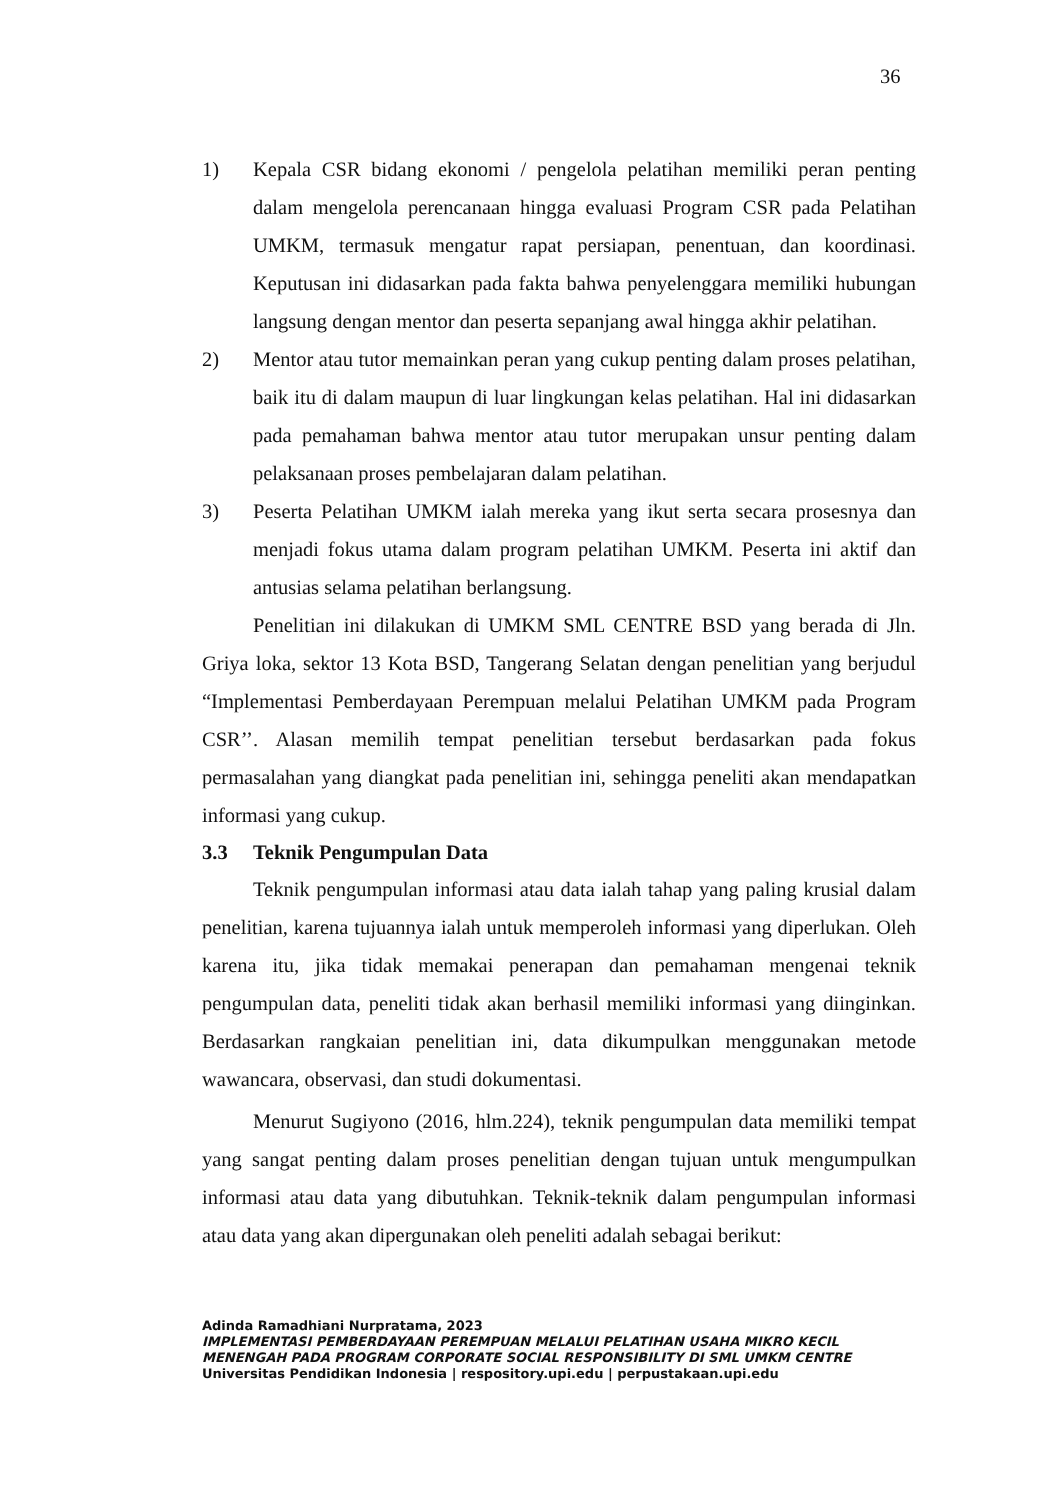36
1) Kepala CSR bidang ekonomi / pengelola pelatihan memiliki peran penting dalam mengelola perencanaan hingga evaluasi Program CSR pada Pelatihan UMKM, termasuk mengatur rapat persiapan, penentuan, dan koordinasi. Keputusan ini didasarkan pada fakta bahwa penyelenggara memiliki hubungan langsung dengan mentor dan peserta sepanjang awal hingga akhir pelatihan.
2) Mentor atau tutor memainkan peran yang cukup penting dalam proses pelatihan, baik itu di dalam maupun di luar lingkungan kelas pelatihan. Hal ini didasarkan pada pemahaman bahwa mentor atau tutor merupakan unsur penting dalam pelaksanaan proses pembelajaran dalam pelatihan.
3) Peserta Pelatihan UMKM ialah mereka yang ikut serta secara prosesnya dan menjadi fokus utama dalam program pelatihan UMKM. Peserta ini aktif dan antusias selama pelatihan berlangsung.
Penelitian ini dilakukan di UMKM SML CENTRE BSD yang berada di Jln. Griya loka, sektor 13 Kota BSD, Tangerang Selatan dengan penelitian yang berjudul “Implementasi Pemberdayaan Perempuan melalui Pelatihan UMKM pada Program CSR’’. Alasan memilih tempat penelitian tersebut berdasarkan pada fokus permasalahan yang diangkat pada penelitian ini, sehingga peneliti akan mendapatkan informasi yang cukup.
3.3 Teknik Pengumpulan Data
Teknik pengumpulan informasi atau data ialah tahap yang paling krusial dalam penelitian, karena tujuannya ialah untuk memperoleh informasi yang diperlukan. Oleh karena itu, jika tidak memakai penerapan dan pemahaman mengenai teknik pengumpulan data, peneliti tidak akan berhasil memiliki informasi yang diinginkan. Berdasarkan rangkaian penelitian ini, data dikumpulkan menggunakan metode wawancara, observasi, dan studi dokumentasi.
Menurut Sugiyono (2016, hlm.224), teknik pengumpulan data memiliki tempat yang sangat penting dalam proses penelitian dengan tujuan untuk mengumpulkan informasi atau data yang dibutuhkan. Teknik-teknik dalam pengumpulan informasi atau data yang akan dipergunakan oleh peneliti adalah sebagai berikut:
Adinda Ramadhiani Nurpratama, 2023
IMPLEMENTASI PEMBERDAYAAN PEREMPUAN MELALUI PELATIHAN USAHA MIKRO KECIL
MENENGAH PADA PROGRAM CORPORATE SOCIAL RESPONSIBILITY DI SML UMKM CENTRE
Universitas Pendidikan Indonesia | respository.upi.edu | perpustakaan.upi.edu